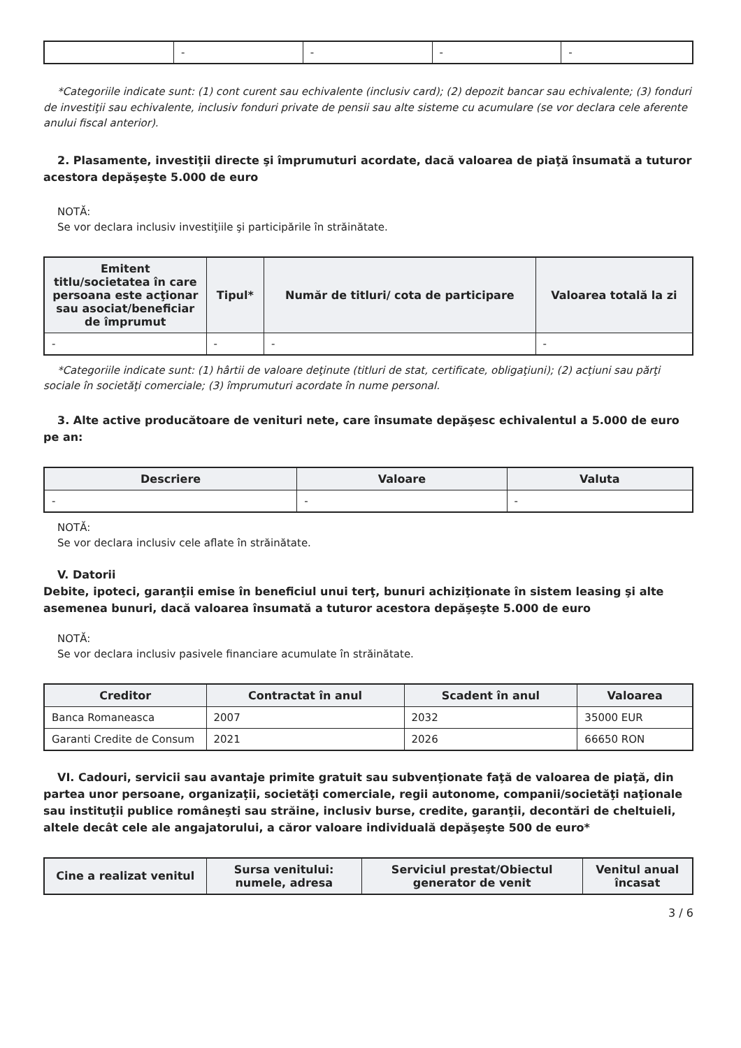| | - | - | - | - |
*Categoriile indicate sunt: (1) cont curent sau echivalente (inclusiv card); (2) depozit bancar sau echivalente; (3) fonduri de investiţii sau echivalente, inclusiv fonduri private de pensii sau alte sisteme cu acumulare (se vor declara cele aferente anului fiscal anterior).
2. Plasamente, investiţii directe şi împrumuturi acordate, dacă valoarea de piaţă însumată a tuturor acestora depăşeşte 5.000 de euro
NOTĂ:
Se vor declara inclusiv investiţiile şi participările în străinătate.
| Emitent titlu/societatea în care persoana este acţionar sau asociat/beneficiar de împrumut | Tipul* | Număr de titluri/ cota de participare | Valoarea totală la zi |
| --- | --- | --- | --- |
| - | - | - | - |
*Categoriile indicate sunt: (1) hârtii de valoare deţinute (titluri de stat, certificate, obligaţiuni); (2) acţiuni sau părţi sociale în societăţi comerciale; (3) împrumuturi acordate în nume personal.
3. Alte active producătoare de venituri nete, care însumate depăşesc echivalentul a 5.000 de euro pe an:
| Descriere | Valoare | Valuta |
| --- | --- | --- |
| - | - | - |
NOTĂ:
Se vor declara inclusiv cele aflate în străinătate.
V. Datorii
Debite, ipoteci, garanţii emise în beneficiul unui terţ, bunuri achiziţionate în sistem leasing şi alte asemenea bunuri, dacă valoarea însumată a tuturor acestora depăşeşte 5.000 de euro
NOTĂ:
Se vor declara inclusiv pasivele financiare acumulate în străinătate.
| Creditor | Contractat în anul | Scadent în anul | Valoarea |
| --- | --- | --- | --- |
| Banca Romaneasca | 2007 | 2032 | 35000 EUR |
| Garanti Credite de Consum | 2021 | 2026 | 66650 RON |
VI. Cadouri, servicii sau avantaje primite gratuit sau subvenţionate faţă de valoarea de piaţă, din partea unor persoane, organizaţii, societăţi comerciale, regii autonome, companii/societăţi naţionale sau instituţii publice româneşti sau străine, inclusiv burse, credite, garanţii, decontări de cheltuieli, altele decât cele ale angajatorului, a căror valoare individuală depăşeşte 500 de euro*
| Cine a realizat venitul | Sursa venitului: numele, adresa | Serviciul prestat/Obiectul generator de venit | Venitul anual încasat |
| --- | --- | --- | --- |
3 / 6